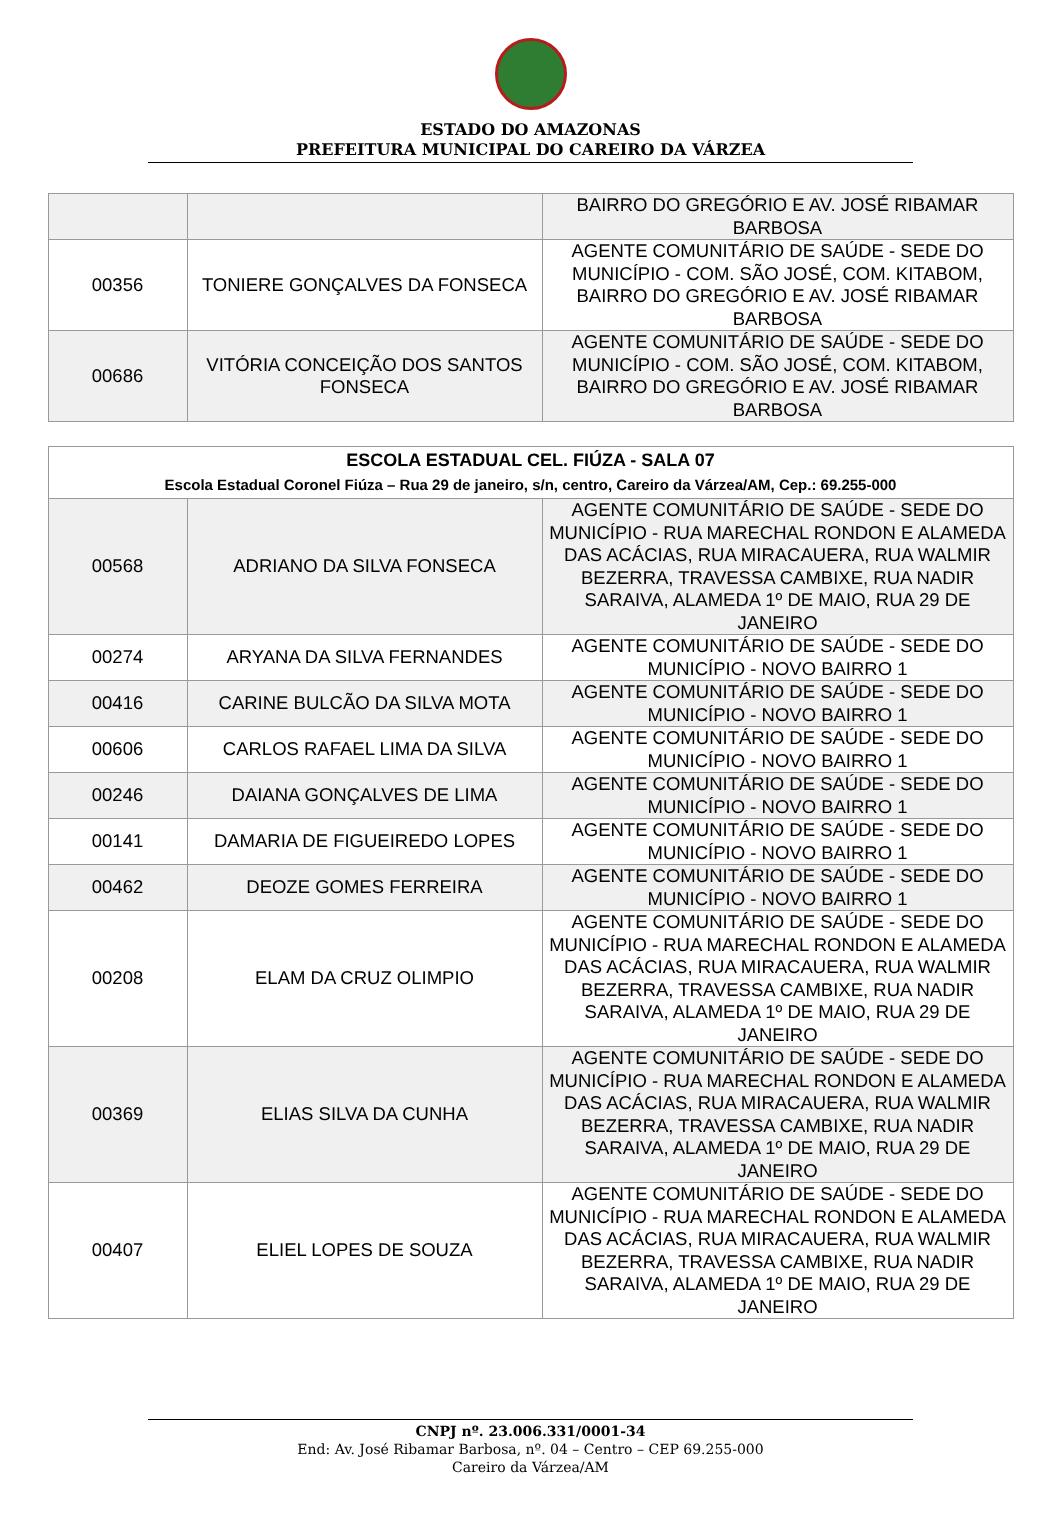ESTADO DO AMAZONAS
PREFEITURA MUNICIPAL DO CAREIRO DA VÁRZEA
| | | BAIRRO DO GREGÓRIO E AV. JOSÉ RIBAMAR BARBOSA |
| 00356 | TONIERE GONÇALVES DA FONSECA | AGENTE COMUNITÁRIO DE SAÚDE - SEDE DO MUNICÍPIO - COM. SÃO JOSÉ, COM. KITABOM, BAIRRO DO GREGÓRIO E AV. JOSÉ RIBAMAR BARBOSA |
| 00686 | VITÓRIA CONCEIÇÃO DOS SANTOS FONSECA | AGENTE COMUNITÁRIO DE SAÚDE - SEDE DO MUNICÍPIO - COM. SÃO JOSÉ, COM. KITABOM, BAIRRO DO GREGÓRIO E AV. JOSÉ RIBAMAR BARBOSA |
| ESCOLA ESTADUAL CEL. FIÚZA - SALA 07 Escola Estadual Coronel Fiúza – Rua 29 de janeiro, s/n, centro, Careiro da Várzea/AM, Cep.: 69.255-000 | | |
| --- | --- | --- |
| 00568 | ADRIANO DA SILVA FONSECA | AGENTE COMUNITÁRIO DE SAÚDE - SEDE DO MUNICÍPIO - RUA MARECHAL RONDON E ALAMEDA DAS ACÁCIAS, RUA MIRACAUERA, RUA WALMIR BEZERRA, TRAVESSA CAMBIXE, RUA NADIR SARAIVA, ALAMEDA 1º DE MAIO, RUA 29 DE JANEIRO |
| 00274 | ARYANA DA SILVA FERNANDES | AGENTE COMUNITÁRIO DE SAÚDE - SEDE DO MUNICÍPIO - NOVO BAIRRO 1 |
| 00416 | CARINE BULCÃO DA SILVA MOTA | AGENTE COMUNITÁRIO DE SAÚDE - SEDE DO MUNICÍPIO - NOVO BAIRRO 1 |
| 00606 | CARLOS RAFAEL LIMA DA SILVA | AGENTE COMUNITÁRIO DE SAÚDE - SEDE DO MUNICÍPIO - NOVO BAIRRO 1 |
| 00246 | DAIANA GONÇALVES DE LIMA | AGENTE COMUNITÁRIO DE SAÚDE - SEDE DO MUNICÍPIO - NOVO BAIRRO 1 |
| 00141 | DAMARIA DE FIGUEIREDO LOPES | AGENTE COMUNITÁRIO DE SAÚDE - SEDE DO MUNICÍPIO - NOVO BAIRRO 1 |
| 00462 | DEOZE GOMES FERREIRA | AGENTE COMUNITÁRIO DE SAÚDE - SEDE DO MUNICÍPIO - NOVO BAIRRO 1 |
| 00208 | ELAM DA CRUZ OLIMPIO | AGENTE COMUNITÁRIO DE SAÚDE - SEDE DO MUNICÍPIO - RUA MARECHAL RONDON E ALAMEDA DAS ACÁCIAS, RUA MIRACAUERA, RUA WALMIR BEZERRA, TRAVESSA CAMBIXE, RUA NADIR SARAIVA, ALAMEDA 1º DE MAIO, RUA 29 DE JANEIRO |
| 00369 | ELIAS SILVA DA CUNHA | AGENTE COMUNITÁRIO DE SAÚDE - SEDE DO MUNICÍPIO - RUA MARECHAL RONDON E ALAMEDA DAS ACÁCIAS, RUA MIRACAUERA, RUA WALMIR BEZERRA, TRAVESSA CAMBIXE, RUA NADIR SARAIVA, ALAMEDA 1º DE MAIO, RUA 29 DE JANEIRO |
| 00407 | ELIEL LOPES DE SOUZA | AGENTE COMUNITÁRIO DE SAÚDE - SEDE DO MUNICÍPIO - RUA MARECHAL RONDON E ALAMEDA DAS ACÁCIAS, RUA MIRACAUERA, RUA WALMIR BEZERRA, TRAVESSA CAMBIXE, RUA NADIR SARAIVA, ALAMEDA 1º DE MAIO, RUA 29 DE JANEIRO |
CNPJ nº. 23.006.331/0001-34
End: Av. José Ribamar Barbosa, nº. 04 – Centro – CEP 69.255-000
Careiro da Várzea/AM